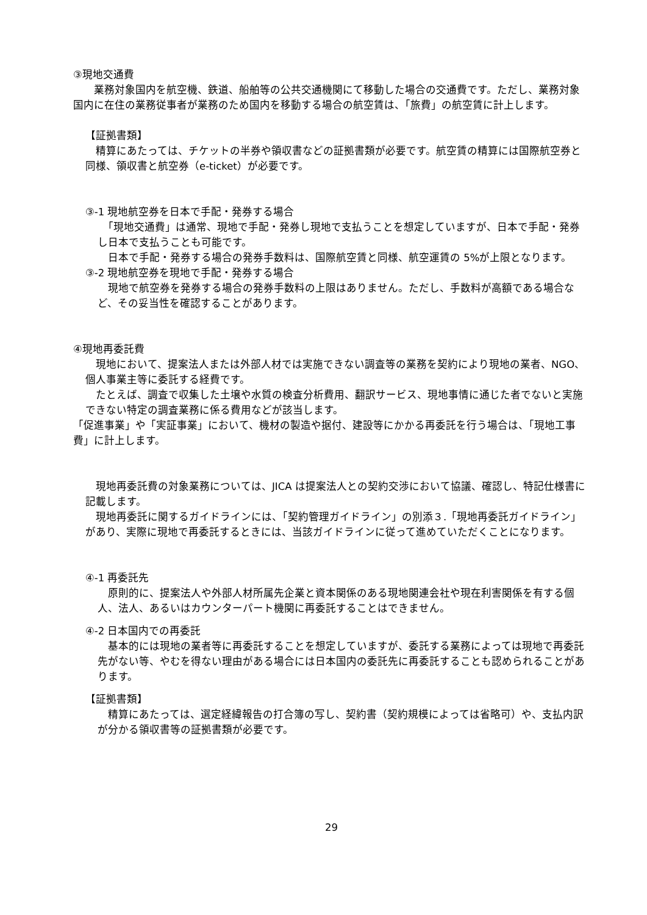③現地交通費
　　業務対象国内を航空機、鉄道、船舶等の公共交通機関にて移動した場合の交通費です。ただし、業務対象国内に在住の業務従事者が業務のため国内を移動する場合の航空賃は、「旅費」の航空賃に計上します。
【証拠書類】
　精算にあたっては、チケットの半券や領収書などの証拠書類が必要です。航空賃の精算には国際航空券と同様、領収書と航空券（e-ticket）が必要です。
③-1 現地航空券を日本で手配・発券する場合
　「現地交通費」は通常、現地で手配・発券し現地で支払うことを想定していますが、日本で手配・発券し日本で支払うことも可能です。
　日本で手配・発券する場合の発券手数料は、国際航空賃と同様、航空運賃の 5%が上限となります。
③-2 現地航空券を現地で手配・発券する場合
　現地で航空券を発券する場合の発券手数料の上限はありません。ただし、手数料が高額である場合など、その妥当性を確認することがあります。
④現地再委託費
　現地において、提案法人または外部人材では実施できない調査等の業務を契約により現地の業者、NGO、個人事業主等に委託する経費です。
　たとえば、調査で収集した土壌や水質の検査分析費用、翻訳サービス、現地事情に通じた者でないと実施できない特定の調査業務に係る費用などが該当します。
「促進事業」や「実証事業」において、機材の製造や据付、建設等にかかる再委託を行う場合は、「現地工事費」に計上します。
　現地再委託費の対象業務については、JICA は提案法人との契約交渉において協議、確認し、特記仕様書に記載します。
　現地再委託に関するガイドラインには、「契約管理ガイドライン」の別添３.「現地再委託ガイドライン」があり、実際に現地で再委託するときには、当該ガイドラインに従って進めていただくことになります。
④-1 再委託先
　原則的に、提案法人や外部人材所属先企業と資本関係のある現地関連会社や現在利害関係を有する個人、法人、あるいはカウンターパート機関に再委託することはできません。
④-2 日本国内での再委託
　基本的には現地の業者等に再委託することを想定していますが、委託する業務によっては現地で再委託先がない等、やむを得ない理由がある場合には日本国内の委託先に再委託することも認められることがあります。
【証拠書類】
　精算にあたっては、選定経緯報告の打合簿の写し、契約書（契約規模によっては省略可）や、支払内訳が分かる領収書等の証拠書類が必要です。
29